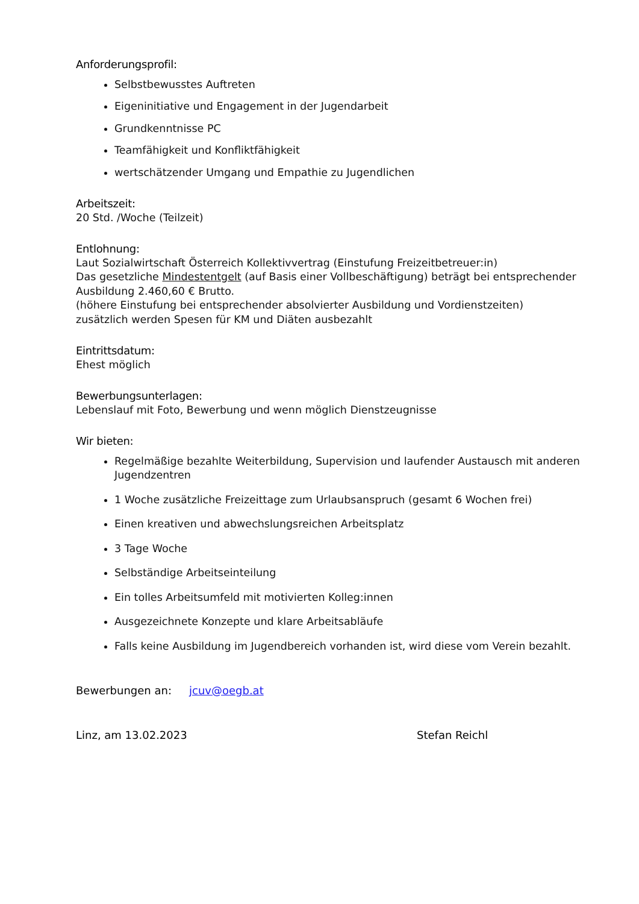Anforderungsprofil:
Selbstbewusstes Auftreten
Eigeninitiative und Engagement in der Jugendarbeit
Grundkenntnisse PC
Teamfähigkeit und Konfliktfähigkeit
wertschätzender Umgang und Empathie zu Jugendlichen
Arbeitszeit:
20 Std. /Woche (Teilzeit)
Entlohnung:
Laut Sozialwirtschaft Österreich Kollektivvertrag (Einstufung Freizeitbetreuer:in)
Das gesetzliche Mindestentgelt (auf Basis einer Vollbeschäftigung) beträgt bei entsprechender Ausbildung 2.460,60 € Brutto.
(höhere Einstufung bei entsprechender absolvierter Ausbildung und Vordienstzeiten)
zusätzlich werden Spesen für KM und Diäten ausbezahlt
Eintrittsdatum:
Ehest möglich
Bewerbungsunterlagen:
Lebenslauf mit Foto, Bewerbung und wenn möglich Dienstzeugnisse
Wir bieten:
Regelmäßige bezahlte Weiterbildung, Supervision und laufender Austausch mit anderen Jugendzentren
1 Woche zusätzliche Freizeittage zum Urlaubsanspruch (gesamt 6 Wochen frei)
Einen kreativen und abwechslungsreichen Arbeitsplatz
3 Tage Woche
Selbständige Arbeitseinteilung
Ein tolles Arbeitsumfeld mit motivierten Kolleg:innen
Ausgezeichnete Konzepte und klare Arbeitsabläufe
Falls keine Ausbildung im Jugendbereich vorhanden ist, wird diese vom Verein bezahlt.
Bewerbungen an: jcuv@oegb.at
Linz, am 13.02.2023 Stefan Reichl